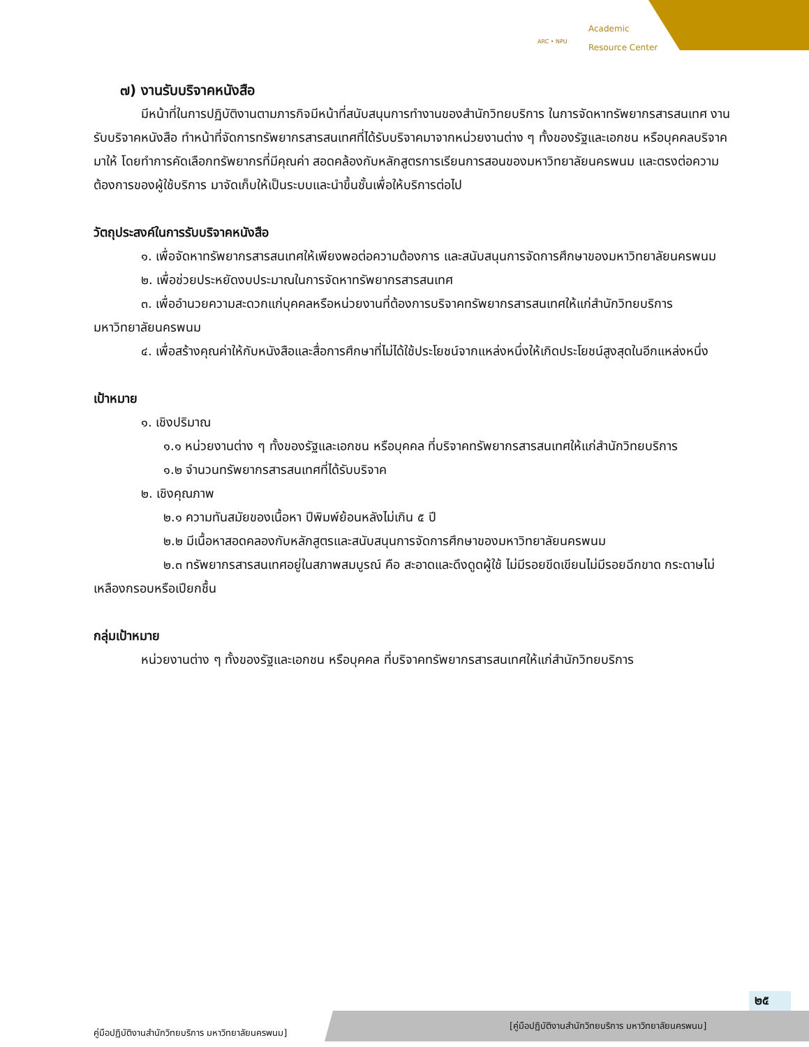ARC • NPU
Academic
Resource Center
๗) งานรับบริจาคหนังสือ
มีหน้าที่ในการปฏิบัติงานตามภารกิจมีหน้าที่สนับสนุนการทำงานของสำนักวิทยบริการ ในการจัดหาทรัพยากรสารสนเทศ งานรับบริจาคหนังสือ ทำหน้าที่จัดการทรัพยากรสารสนเทศที่ได้รับบริจาคมาจากหน่วยงานต่าง ๆ ทั้งของรัฐและเอกชน หรือบุคคลบริจาคมาให้ โดยทำการคัดเลือกทรัพยากรที่มีคุณค่า สอดคล้องกับหลักสูตรการเรียนการสอนของมหาวิทยาลัยนครพนม และตรงต่อความต้องการของผู้ใช้บริการ มาจัดเก็บให้เป็นระบบและนำขึ้นชั้นเพื่อให้บริการต่อไป
วัตถุประสงค์ในการรับบริจาคหนังสือ
๑. เพื่อจัดหาทรัพยากรสารสนเทศให้เพียงพอต่อความต้องการ และสนับสนุนการจัดการศึกษาของมหาวิทยาลัยนครพนม
๒. เพื่อช่วยประหยัดงบประมาณในการจัดหาทรัพยากรสารสนเทศ
๓. เพื่ออำนวยความสะดวกแก่บุคคลหรือหน่วยงานที่ต้องการบริจาคทรัพยากรสารสนเทศให้แก่สำนักวิทยบริการ มหาวิทยาลัยนครพนม
๔. เพื่อสร้างคุณค่าให้กับหนังสือและสื่อการศึกษาที่ไม่ได้ใช้ประโยชน์จากแหล่งหนึ่งให้เกิดประโยชน์สูงสุดในอีกแหล่งหนึ่ง
เป้าหมาย
๑. เชิงปริมาณ
๑.๑ หน่วยงานต่าง ๆ ทั้งของรัฐและเอกชน หรือบุคคล ที่บริจาคทรัพยากรสารสนเทศให้แก่สำนักวิทยบริการ
๑.๒ จำนวนทรัพยากรสารสนเทศที่ได้รับบริจาค
๒. เชิงคุณภาพ
๒.๑ ความทันสมัยของเนื้อหา ปีพิมพ์ย้อนหลังไม่เกิน ๕ ปี
๒.๒ มีเนื้อหาสอดคลองกับหลักสูตรและสนับสนุนการจัดการศึกษาของมหาวิทยาลัยนครพนม
๒.๓ ทรัพยากรสารสนเทศอยู่ในสภาพสมบูรณ์ คือ สะอาดและดึงดูดผู้ใช้ ไม่มีรอยขีดเขียนไม่มีรอยฉีกขาด กระดาษไม่เหลืองกรอบหรือเปียกชื้น
กลุ่มเป้าหมาย
หน่วยงานต่าง ๆ ทั้งของรัฐและเอกชน หรือบุคคล ที่บริจาคทรัพยากรสารสนเทศให้แก่สำนักวิทยบริการ
๒๕
คู่มือปฏิบัติงานสำนักวิทยบริการ มหาวิทยาลัยนครพนม]
[คู่มือปฏิบัติงานสำนักวิทยบริการ มหาวิทยาลัยนครพนม]